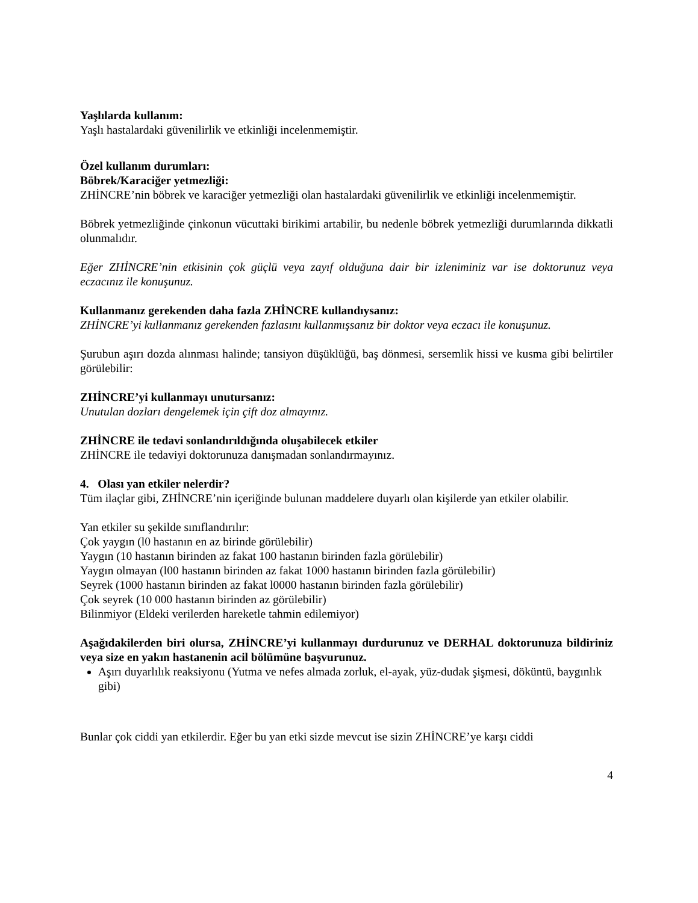Yaşlılarda kullanım:
Yaşlı hastalardaki güvenilirlik ve etkinliği incelenmemiştir.
Özel kullanım durumları:
Böbrek/Karaciğer yetmezliği:
ZHİNCRE’nin böbrek ve karaciğer yetmezliği olan hastalardaki güvenilirlik ve etkinliği incelenmemiştir.
Böbrek yetmezliğinde çinkonun vücuttaki birikimi artabilir, bu nedenle böbrek yetmezliği durumlarında dikkatli olunmalıdır.
Eğer ZHİNCRE’nin etkisinin çok güçlü veya zayıf olduğuna dair bir izleniminiz var ise doktorunuz veya eczacınız ile konuşunuz.
Kullanmanız gerekenden daha fazla ZHİNCRE kullandıysanız:
ZHİNCRE’yi kullanmanız gerekenden fazlasını kullanmışsanız bir doktor veya eczacı ile konuşunuz.
Şurubun aşırı dozda alınması halinde; tansiyon düşüklüğü, baş dönmesi, sersemlik hissi ve kusma gibi belirtiler görülebilir:
ZHİNCRE’yi kullanmayı unutursanız:
Unutulan dozları dengelemek için çift doz almayınız.
ZHİNCRE ile tedavi sonlandırıldığında oluşabilecek etkiler
ZHİNCRE ile tedaviyi doktorunuza danışmadan sonlandırmayınız.
4. Olası yan etkiler nelerdir?
Tüm ilaçlar gibi, ZHİNCRE’nin içeriğinde bulunan maddelere duyarlı olan kişilerde yan etkiler olabilir.
Yan etkiler su şekilde sınıflandırılır:
Çok yaygın (l0 hastanın en az birinde görülebilir)
Yaygın (10 hastanın birinden az fakat 100 hastanın birinden fazla görülebilir)
Yaygın olmayan (l00 hastanın birinden az fakat 1000 hastanın birinden fazla görülebilir)
Seyrek (1000 hastanın birinden az fakat l0000 hastanın birinden fazla görülebilir)
Çok seyrek (10 000 hastanın birinden az görülebilir)
Bilinmiyor (Eldeki verilerden hareketle tahmin edilemiyor)
Aşağıdakilerden biri olursa, ZHİNCRE’yi kullanmayı durdurunuz ve DERHAL doktorunuza bildiriniz veya size en yakın hastanenin acil bölümüne başvurunuz.
Aşırı duyarlılık reaksiyonu (Yutma ve nefes almada zorluk, el-ayak, yüz-dudak şişmesi, döküntü, baygınlık gibi)
Bunlar çok ciddi yan etkilerdir. Eğer bu yan etki sizde mevcut ise sizin ZHİNCRE’ye karşı ciddi
4